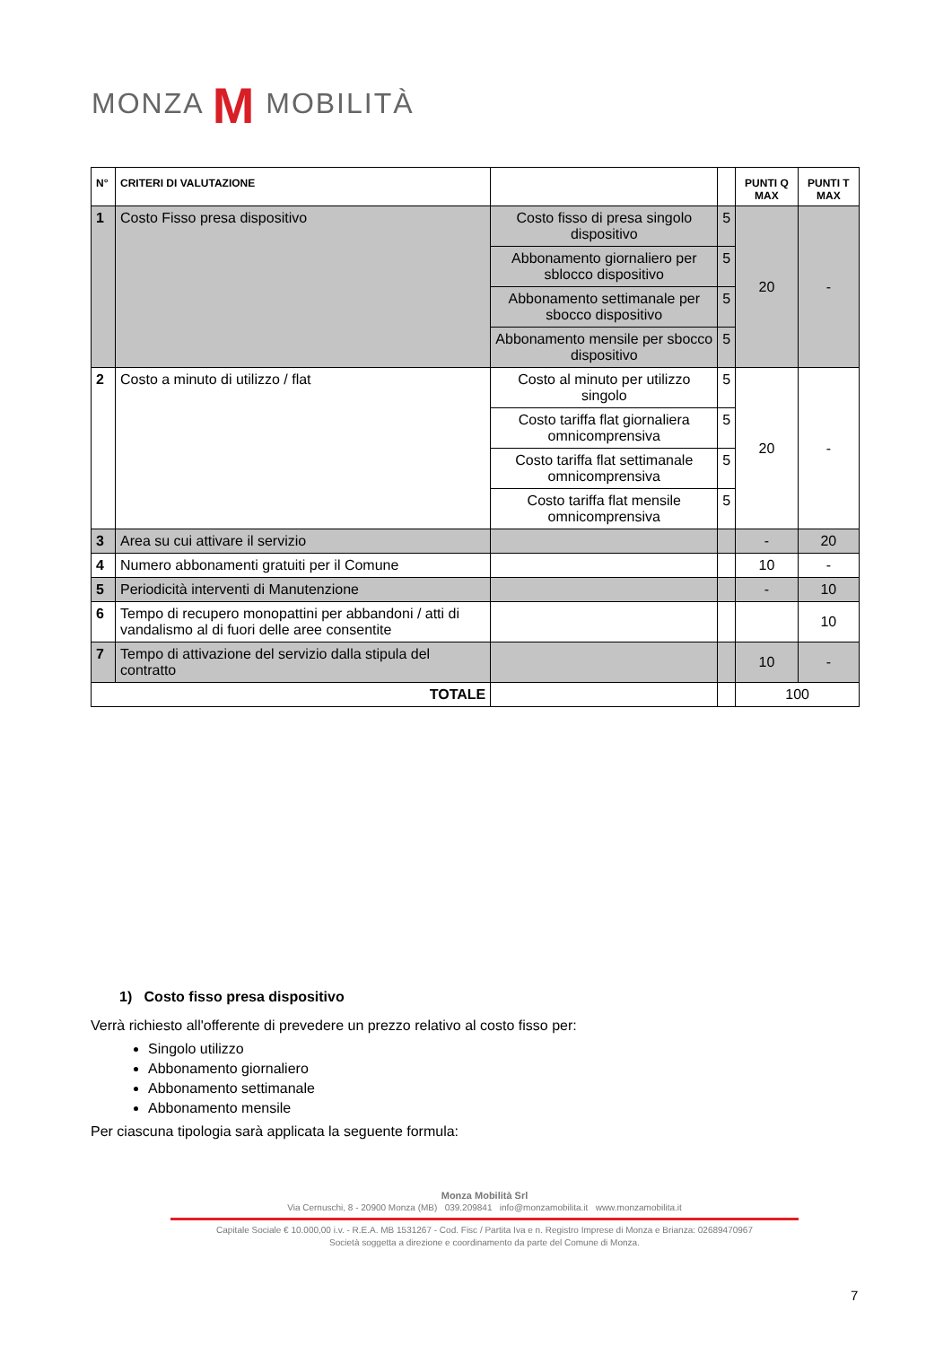MONZA M MOBILITÀ
| N° | CRITERI DI VALUTAZIONE | | | PUNTI Q MAX | PUNTI T MAX |
| --- | --- | --- | --- | --- | --- |
| 1 | Costo Fisso presa dispositivo | Costo fisso di presa singolo dispositivo | 5 | 20 | - |
| | | Abbonamento giornaliero per sblocco dispositivo | 5 | | |
| | | Abbonamento settimanale per sbocco dispositivo | 5 | | |
| | | Abbonamento mensile per sbocco dispositivo | 5 | | |
| 2 | Costo a minuto di utilizzo / flat | Costo al minuto per utilizzo singolo | 5 | 20 | - |
| | | Costo tariffa flat giornaliera omnicomprensiva | 5 | | |
| | | Costo tariffa flat settimanale omnicomprensiva | 5 | | |
| | | Costo tariffa flat mensile omnicomprensiva | 5 | | |
| 3 | Area su cui attivare il servizio | | | - | 20 |
| 4 | Numero abbonamenti gratuiti per il Comune | | | 10 | - |
| 5 | Periodicità interventi di Manutenzione | | | - | 10 |
| 6 | Tempo di recupero monopattini per abbandoni / atti di vandalismo al di fuori delle aree consentite | | | | 10 |
| 7 | Tempo di attivazione del servizio dalla stipula del contratto | | | 10 | - |
| TOTALE | | | | 100 | |
1) Costo fisso presa dispositivo
Verrà richiesto all'offerente di prevedere un prezzo relativo al costo fisso per:
Singolo utilizzo
Abbonamento giornaliero
Abbonamento settimanale
Abbonamento mensile
Per ciascuna tipologia sarà applicata la seguente formula:
Monza Mobilità Srl
Via Cernuschi, 8 - 20900 Monza (MB) 039.209841 info@monzamobilita.it www.monzamobilita.it
Capitale Sociale € 10.000,00 i.v. - R.E.A. MB 1531267 - Cod. Fisc / Partita Iva e n. Registro Imprese di Monza e Brianza: 02689470967
Società soggetta a direzione e coordinamento da parte del Comune di Monza.
7